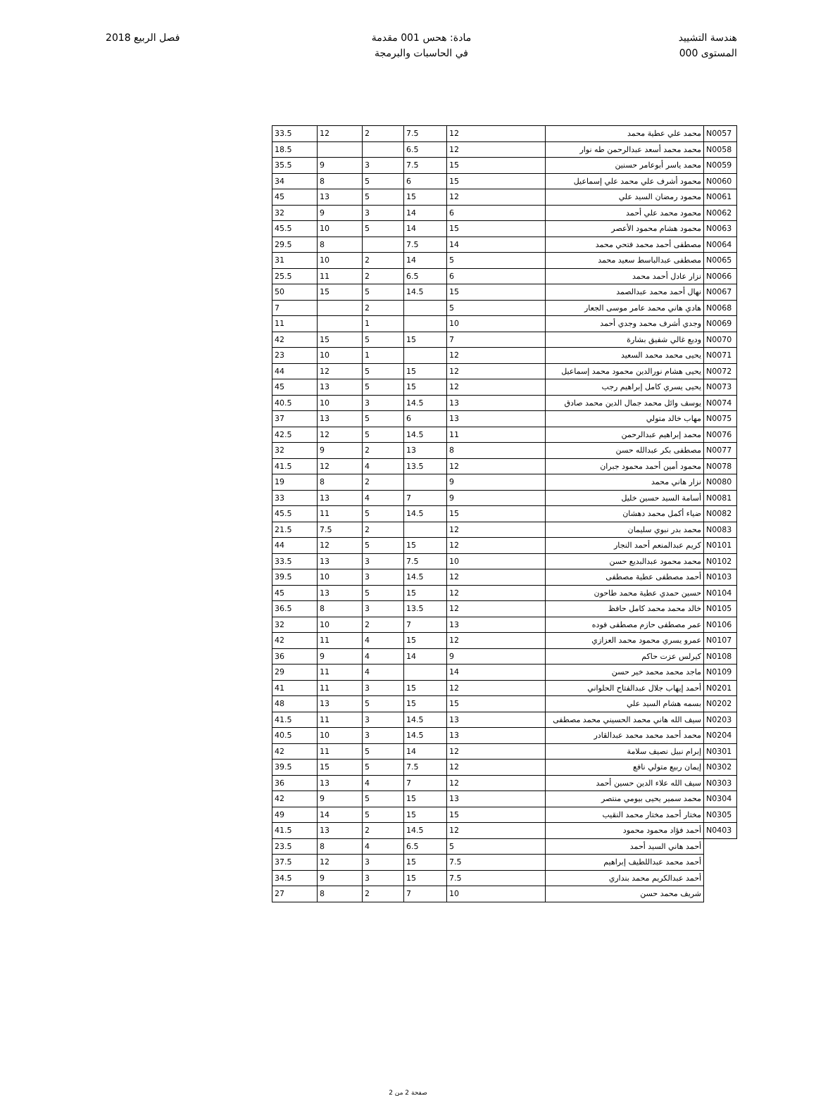هندسة التشييد
المستوى 000
مادة: هحس 001 مقدمة
في الحاسبات والبرمجة
فصل الربيع 2018
| N0057 | محمد علي عطية محمد | 12 | 7.5 | 2 | 12 | 33.5 |
| N0058 | محمد محمد أسعد عبدالرحمن طه نوار | 12 | 6.5 | | | 18.5 |
| N0059 | محمد ياسر أبوعامر حسنين | 15 | 7.5 | 3 | 9 | 35.5 |
| N0060 | محمود أشرف علي محمد علي إسماعيل | 15 | 6 | 5 | 8 | 34 |
| N0061 | محمود رمضان السيد علي | 12 | 15 | 5 | 13 | 45 |
| N0062 | محمود محمد علي أحمد | 6 | 14 | 3 | 9 | 32 |
| N0063 | محمود هشام محمود الأعصر | 15 | 14 | 5 | 10 | 45.5 |
| N0064 | مصطفى أحمد محمد فتحي محمد | 14 | 7.5 | | 8 | 29.5 |
| N0065 | مصطفى عبدالباسط سعيد محمد | 5 | 14 | 2 | 10 | 31 |
| N0066 | نزار عادل أحمد محمد | 6 | 6.5 | 2 | 11 | 25.5 |
| N0067 | نهال أحمد محمد عبدالصمد | 15 | 14.5 | 5 | 15 | 50 |
| N0068 | هادي هاني محمد عامر موسى الجعار | 5 | | 2 | | 7 |
| N0069 | وجدي أشرف محمد وجدي أحمد | 10 | | 1 | | 11 |
| N0070 | وديع غالي شفيق بشارة | 7 | 15 | 5 | 15 | 42 |
| N0071 | يحيى محمد محمد السعيد | 12 | | 1 | 10 | 23 |
| N0072 | يحيى هشام نورالدين محمود محمد إسماعيل | 12 | 15 | 5 | 12 | 44 |
| N0073 | يحيى يسري كامل إبراهيم رجب | 12 | 15 | 5 | 13 | 45 |
| N0074 | يوسف وائل محمد جمال الدين محمد صادق | 13 | 14.5 | 3 | 10 | 40.5 |
| N0075 | مهاب خالد متولي | 13 | 6 | 5 | 13 | 37 |
| N0076 | محمد إبراهيم عبدالرحمن | 11 | 14.5 | 5 | 12 | 42.5 |
| N0077 | مصطفى بكر عبدالله حسن | 8 | 13 | 2 | 9 | 32 |
| N0078 | محمود أمين أحمد محمود جبران | 12 | 13.5 | 4 | 12 | 41.5 |
| N0080 | نزار هاني محمد | 9 | | 2 | 8 | 19 |
| N0081 | أسامة السيد حسين خليل | 9 | 7 | 4 | 13 | 33 |
| N0082 | ضياء أكمل محمد دهشان | 15 | 14.5 | 5 | 11 | 45.5 |
| N0083 | محمد بدر نبوي سليمان | 12 | | 2 | 7.5 | 21.5 |
| N0101 | كريم عبدالمنعم أحمد النجار | 12 | 15 | 5 | 12 | 44 |
| N0102 | محمد محمود عبدالبديع حسن | 10 | 7.5 | 3 | 13 | 33.5 |
| N0103 | أحمد مصطفى عطية مصطفى | 12 | 14.5 | 3 | 10 | 39.5 |
| N0104 | حسين حمدي عطية محمد طاحون | 12 | 15 | 5 | 13 | 45 |
| N0105 | خالد محمد محمد كامل حافظ | 12 | 13.5 | 3 | 8 | 36.5 |
| N0106 | عمر مصطفى حازم مصطفى فوده | 13 | 7 | 2 | 10 | 32 |
| N0107 | عمرو يسري محمود محمد العزازي | 12 | 15 | 4 | 11 | 42 |
| N0108 | كيرلس عزت حاكم | 9 | 14 | 4 | 9 | 36 |
| N0109 | ماجد محمد محمد خير حسن | 14 | | 4 | 11 | 29 |
| N0201 | أحمد إيهاب جلال عبدالفتاح الحلواني | 12 | 15 | 3 | 11 | 41 |
| N0202 | بسمه هشام السيد علي | 15 | 15 | 5 | 13 | 48 |
| N0203 | سيف الله هاني محمد الحسيني محمد مصطفى | 13 | 14.5 | 3 | 11 | 41.5 |
| N0204 | محمد أحمد محمد محمد عبدالقادر | 13 | 14.5 | 3 | 10 | 40.5 |
| N0301 | إبرام نبيل نصيف سلامة | 12 | 14 | 5 | 11 | 42 |
| N0302 | إيمان ربيع متولي نافع | 12 | 7.5 | 5 | 15 | 39.5 |
| N0303 | سيف الله علاء الدين حسين أحمد | 12 | 7 | 4 | 13 | 36 |
| N0304 | محمد سمير يحيى بيومي منتصر | 13 | 15 | 5 | 9 | 42 |
| N0305 | مختار أحمد مختار محمد النقيب | 15 | 15 | 5 | 14 | 49 |
| N0403 | أحمد فؤاد محمود محمود | 12 | 14.5 | 2 | 13 | 41.5 |
| | أحمد هاني السيد أحمد | 5 | 6.5 | 4 | 8 | 23.5 |
| | أحمد محمد عبداللطيف إبراهيم | 7.5 | 15 | 3 | 12 | 37.5 |
| | أحمد عبدالكريم محمد بنداري | 7.5 | 15 | 3 | 9 | 34.5 |
| | شريف محمد حسن | 10 | 7 | 2 | 8 | 27 |
صفحة 2 من 2